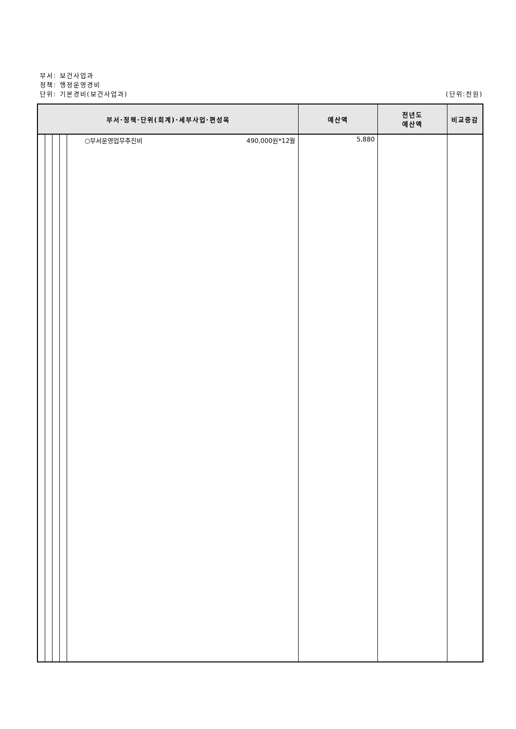부서: 보건사업과
정책: 행정운영경비
단위: 기본경비(보건사업과) (단위:천원)
| 부서·정책·단위(회계)·세부사업·편성목 | | | | | 예산액 | 전년도 예산액 | 비교증감 |
| --- | --- | --- | --- | --- | --- | --- | --- |
| | | | | ○부서운영업무추진비 490,000원*12월 | 5,880 | | |